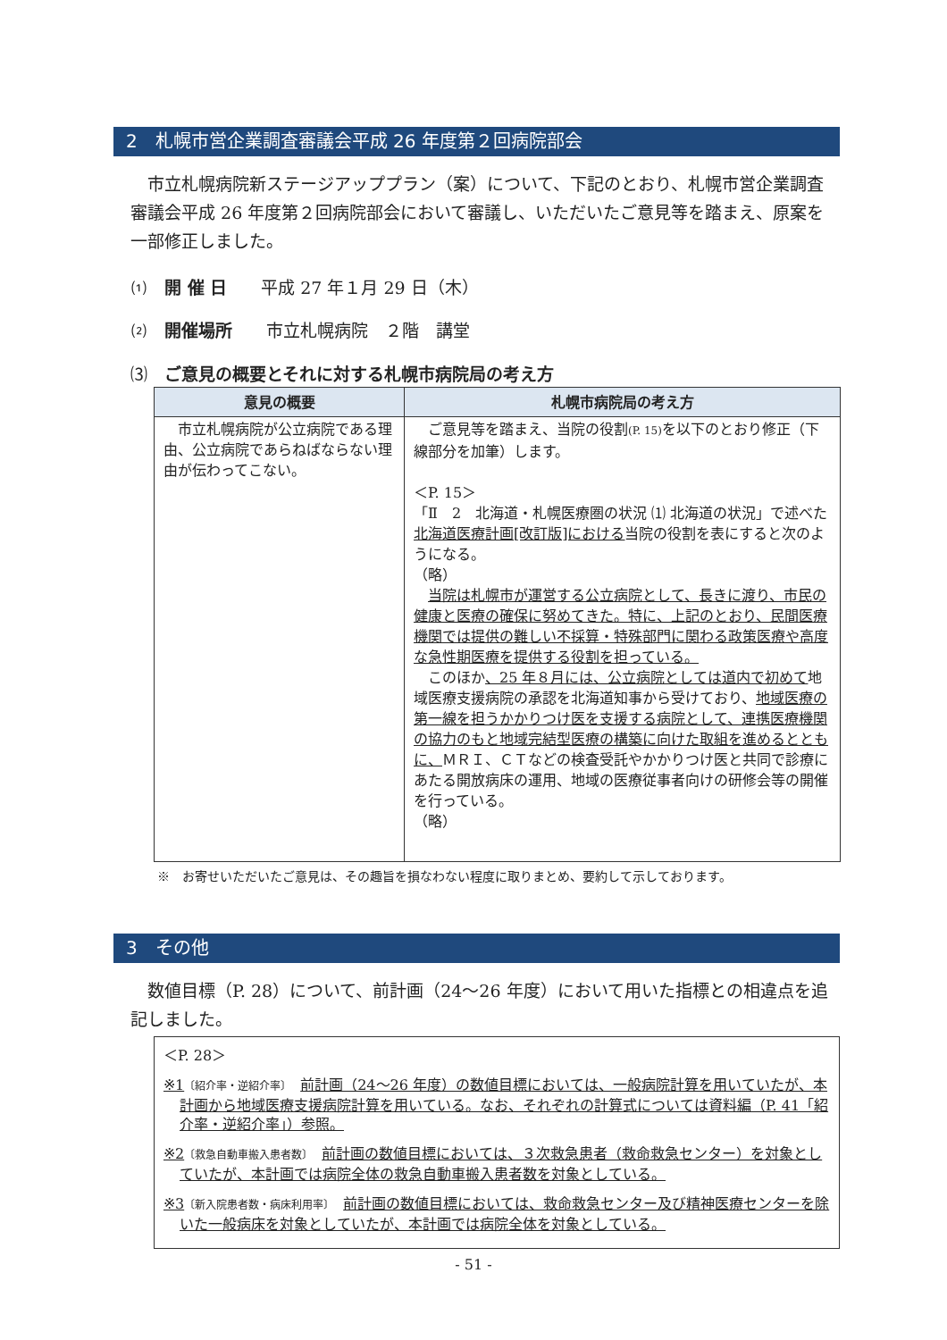2　札幌市営企業調査審議会平成 26 年度第２回病院部会
　市立札幌病院新ステージアッププラン（案）について、下記のとおり、札幌市営企業調査審議会平成 26 年度第２回病院部会において審議し、いただいたご意見等を踏まえ、原案を一部修正しました。
⑴　開 催 日　　平成 27 年１月 29 日（木）
⑵　開催場所　　市立札幌病院　２階　講堂
⑶　ご意見の概要とそれに対する札幌市病院局の考え方
| 意見の概要 | 札幌市病院局の考え方 |
| --- | --- |
| 市立札幌病院が公立病院である理由、公立病院であらねばならない理由が伝わってこない。 | ご意見等を踏まえ、当院の役割 (P. 15) を以下のとおり修正（下線部分を加筆）します。 ＜P. 15＞ 「Ⅱ 2 北海道・札幌医療圏の状況 ⑴ 北海道の状況」で述べた 北海道医療計画[改訂版]における 当院の役割を表にすると次のようになる。 （略） 当院は札幌市が運営する公立病院として、長きに渡り、市民の健康と医療の確保に努めてきた。特に、上記のとおり、民間医療機関では提供の難しい不採算・特殊部門に関わる政策医療や高度な急性期医療を提供する役割を担っている。 このほか 、25 年８月には、公立病院としては道内で初めて 地域医療支援病院の承認を北海道知事から受けており、 地域医療の第一線を担うかかりつけ医を支援する病院として、連携医療機関の協力のもと地域完結型医療の構築に向けた取組を進めるとともに、 ＭＲＩ、ＣＴなどの検査受託やかかりつけ医と共同で診療にあたる開放病床の運用、地域の医療従事者向けの研修会等の開催を行っている。 （略） |
※　お寄せいただいたご意見は、その趣旨を損なわない程度に取りまとめ、要約して示しております。
3　その他
　数値目標（P. 28）について、前計画（24～26 年度）において用いた指標との相違点を追記しました。
＜P. 28＞
※1〔紹介率・逆紹介率〕　前計画（24～26 年度）の数値目標においては、一般病院計算を用いていたが、本計画から地域医療支援病院計算を用いている。なお、それぞれの計算式については資料編（P. 41「紹介率・逆紹介率」）参照。
※2〔救急自動車搬入患者数〕　前計画の数値目標においては、３次救急患者（救命救急センター）を対象としていたが、本計画では病院全体の救急自動車搬入患者数を対象としている。
※3〔新入院患者数・病床利用率〕　前計画の数値目標においては、救命救急センター及び精神医療センターを除いた一般病床を対象としていたが、本計画では病院全体を対象としている。
- 51 -